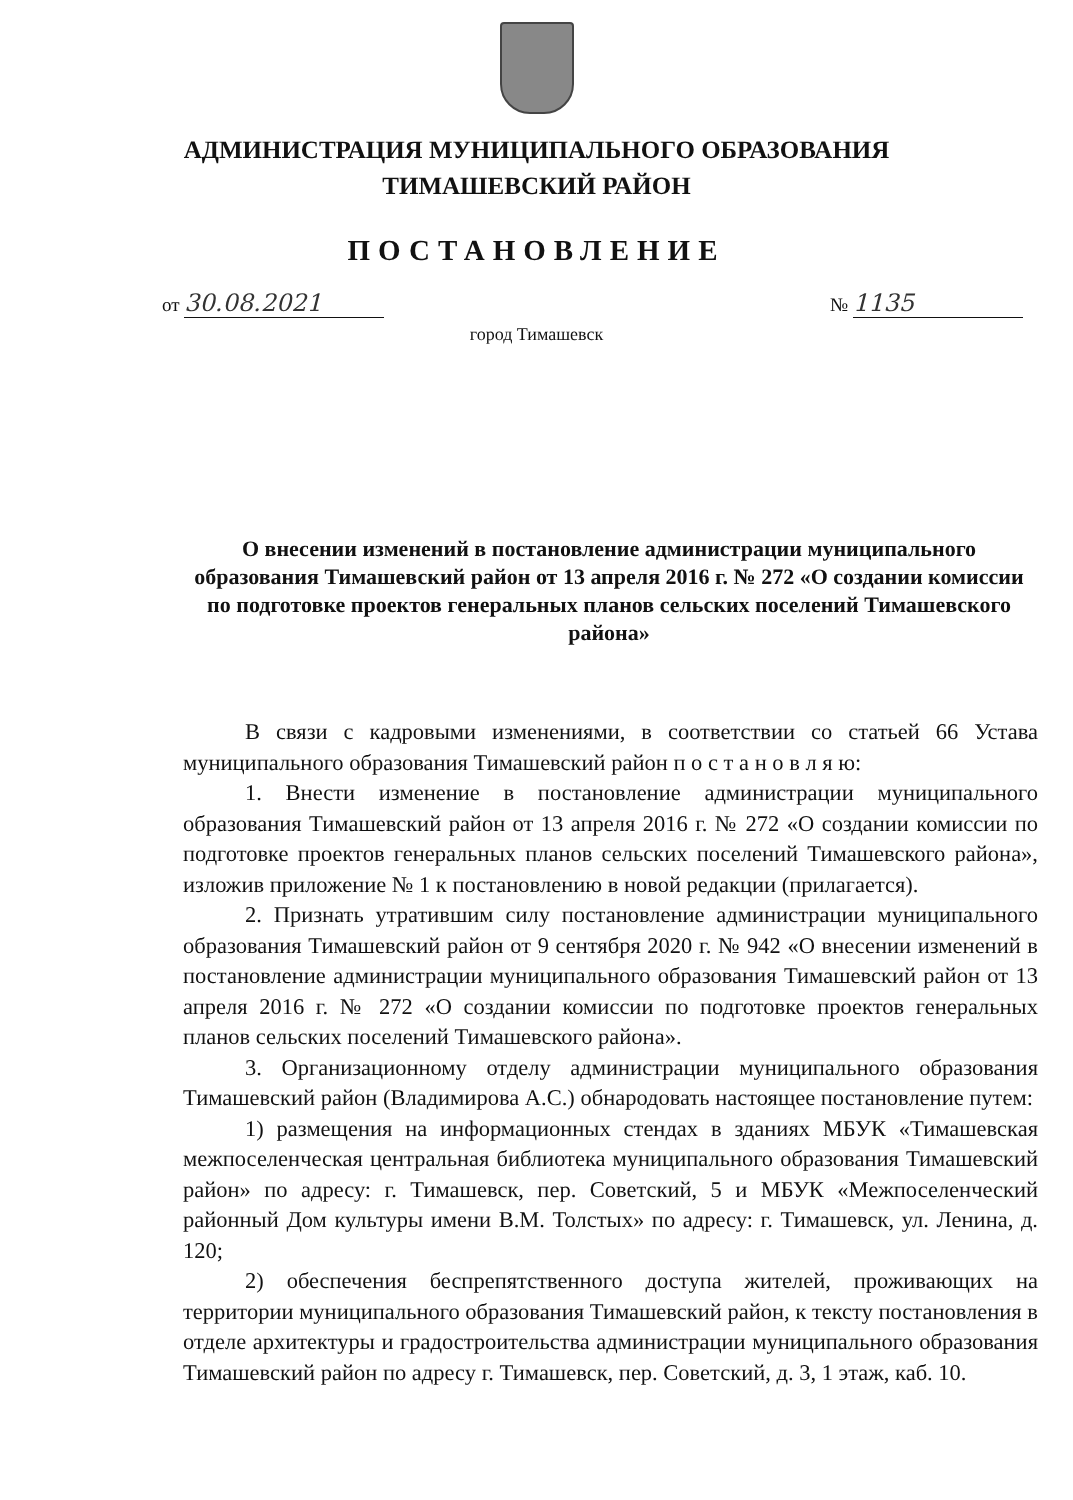АДМИНИСТРАЦИЯ МУНИЦИПАЛЬНОГО ОБРАЗОВАНИЯ
ТИМАШЕВСКИЙ РАЙОН
ПОСТАНОВЛЕНИЕ
от 30.08.2021 № 1135
город Тимашевск
О внесении изменений в постановление администрации муниципального образования Тимашевский район от 13 апреля 2016 г. № 272 «О создании комиссии по подготовке проектов генеральных планов сельских поселений Тимашевского района»
В связи с кадровыми изменениями, в соответствии со статьей 66 Устава муниципального образования Тимашевский район п о с т а н о в л я ю:
1. Внести изменение в постановление администрации муниципального образования Тимашевский район от 13 апреля 2016 г. № 272 «О создании комиссии по подготовке проектов генеральных планов сельских поселений Тимашевского района», изложив приложение № 1 к постановлению в новой редакции (прилагается).
2. Признать утратившим силу постановление администрации муниципального образования Тимашевский район от 9 сентября 2020 г. № 942 «О внесении изменений в постановление администрации муниципального образования Тимашевский район от 13 апреля 2016 г. № 272 «О создании комиссии по подготовке проектов генеральных планов сельских поселений Тимашевского района».
3. Организационному отделу администрации муниципального образования Тимашевский район (Владимирова А.С.) обнародовать настоящее постановление путем:
1) размещения на информационных стендах в зданиях МБУК «Тимашевская межпоселенческая центральная библиотека муниципального образования Тимашевский район» по адресу: г. Тимашевск, пер. Советский, 5 и МБУК «Межпоселенческий районный Дом культуры имени В.М. Толстых» по адресу: г. Тимашевск, ул. Ленина, д. 120;
2) обеспечения беспрепятственного доступа жителей, проживающих на территории муниципального образования Тимашевский район, к тексту постановления в отделе архитектуры и градостроительства администрации муниципального образования Тимашевский район по адресу г. Тимашевск, пер. Советский, д. 3, 1 этаж, каб. 10.